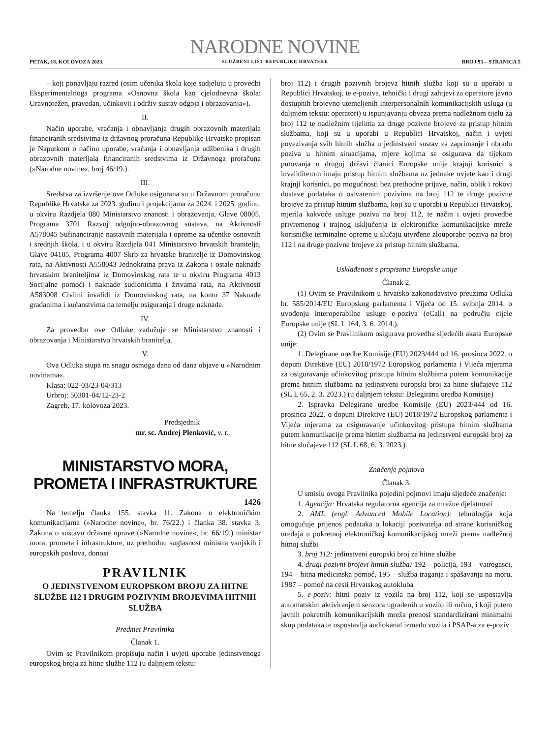PETAK, 18. KOLOVOZA 2023.
NARODNE NOVINE
SLUŽBENI LIST REPUBLIKE HRVATSKE
BROJ 95 – STRANICA 5
– koji ponavljaju razred (osim učenika škola koje sudjeluju u provedbi Eksperimentalnoga programa »Osnovna škola kao cjelodnevna škola: Uravnotežen, pravedan, učinkovit i održiv sustav odgoja i obrazovanja«).
II.
Način uporabe, vraćanja i obnavljanja drugih obrazovnih materijala financiranih sredstvima iz državnog proračuna Republike Hrvatske propisan je Naputkom o načinu uporabe, vraćanja i obnavljanja udžbenika i drugih obrazovnih materijala financiranih sredstvima iz Državnoga proračuna (»Narodne novine«, broj 46/19.).
III.
Sredstva za izvršenje ove Odluke osigurana su u Državnom proračunu Republike Hrvatske za 2023. godinu i projekcijama za 2024. i 2025. godinu, u okviru Razdjela 080 Ministarstvo znanosti i obrazovanja, Glave 08005, Programa 3701 Razvoj odgojno-obrazovnog sustava, na Aktivnosti A578045 Sufinanciranje nastavnih materijala i opreme za učenike osnovnih i srednjih škola, i u okviru Razdjela 041 Ministarstvo hrvatskih branitelja, Glave 04105, Programa 4007 Skrb za hrvatske branitelje iz Domovinskog rata, na Aktivnosti A558043 Jednokratna prava iz Zakona i ostale naknade hrvatskim braniteljima iz Domovinskog rata te u okviru Programa 4013 Socijalne pomoći i naknade sudionicima i žrtvama rata, na Aktivnosti A583008 Civilni invalidi iz Domovinskog rata, na kontu 37 Naknade građanima i kućanstvima na temelju osiguranja i druge naknade.
IV.
Za provedbu ove Odluke zadužuje se Ministarstvo znanosti i obrazovanja i Ministarstvo hrvatskih branitelja.
V.
Ova Odluka stupa na snagu osmoga dana od dana objave u »Narodnim novinama«.
Klasa: 022-03/23-04/313
Urbroj: 50301-04/12-23-2
Zagreb, 17. kolovoza 2023.
Predsjednik
mr. sc. Andrej Plenković, v. r.
MINISTARSTVO MORA,
PROMETA I INFRASTRUKTURE
1426
Na temelju članka 155. stavka 11. Zakona o elektroničkim komunikacijama (»Narodne novine«, br. 76/22.) i članka 38. stavka 3. Zakona o sustavu državne uprave (»Narodne novine«, br. 66/19.) ministar mora, prometa i infrastrukture, uz prethodnu suglasnost ministra vanjskih i europskih poslova, donosi
PRAVILNIK
O JEDINSTVENOM EUROPSKOM BROJU ZA HITNE SLUŽBE 112 I DRUGIM POZIVNIM BROJEVIMA HITNIH SLUŽBA
Predmet Pravilnika
Članak 1.
Ovim se Pravilnikom propisuju način i uvjeti uporabe jedinstvenoga europskog broja za hitne službe 112 (u daljnjem tekstu:
broj 112) i drugih pozivnih brojeva hitnih služba koji su u uporabi u Republici Hrvatskoj, te e-poziva, tehnički i drugi zahtjevi za operatore javno dostupnih brojevno utemeljenih interpersonalnih komunikacijskih usluga (u daljnjem tekstu: operatori) u ispunjavanju obveza prema nadležnom tijelu za broj 112 te nadležnim tijelima za druge pozivne brojeve za pristup hitnim službama, koji su u uporabi u Republici Hrvatskoj, način i uvjeti povezivanja svih hitnih služba u jedinstveni sustav za zaprimanje i obradu poziva u hitnim situacijama, mjere kojima se osigurava da tijekom putovanja u drugoj državi članici Europske unije krajnji korisnici s invaliditetom imaju pristup hitnim službama uz jednake uvjete kao i drugi krajnji korisnici, po mogućnosti bez prethodne prijave, način, oblik i rokovi dostave podataka o ostvarenim pozivima na broj 112 te druge pozivne brojeve za pristup hitnim službama, koji su u uporabi u Republici Hrvatskoj, mjerila kakvoće usluge poziva na broj 112, te način i uvjeti provedbe privremenog i trajnog isključenja iz elektroničke komunikacijske mreže korisničke terminalne opreme u slučaju utvrđene zlouporabe poziva na broj 112 i na druge pozivne brojeve za pristup hitnim službama.
Usklađenost s propisima Europske unije
Članak 2.
(1) Ovim se Pravilnikom u hrvatsko zakonodavstvo preuzima Odluka br. 585/2014/EU Europskog parlamenta i Vijeća od 15. svibnja 2014. o uvođenju interoperabilne usluge e-poziva (eCall) na području cijele Europske unije (SL L 164, 3. 6. 2014.).
(2) Ovim se Pravilnikom osigurava provedba sljedećih akata Europske unije:
1. Delegirane uredbe Komisije (EU) 2023/444 od 16. prosinca 2022. o dopuni Direktive (EU) 2018/1972 Europskog parlamenta i Vijeća mjerama za osiguravanje učinkovitog pristupa hitnim službama putem komunikacije prema hitnim službama na jedinstveni europski broj za hitne slučajeve 112 (SL L 65, 2. 3. 2023.) (u daljnjem tekstu: Delegirana uredba Komisije)
2. Ispravka Delegirane uredbe Komisije (EU) 2023/444 od 16. prosinca 2022. o dopuni Direktive (EU) 2018/1972 Europskog parlamenta i Vijeća mjerama za osiguravanje učinkovitog pristupa hitnim službama putem komunikacije prema hitnim službama na jedinstveni europski broj za hitne slučajeve 112 (SL L 68, 6. 3. 2023.).
Značenje pojmova
Članak 3.
U smislu ovoga Pravilnika pojedini pojmovi imaju sljedeće značenje:
1. Agencija: Hrvatska regulatorna agencija za mrežne djelatnosti
2. AML (engl. Advanced Mobile Location): tehnologija koja omogućuje prijenos podataka o lokaciji pozivatelja od strane korisničkog uređaja u pokretnoj elektroničkoj komunikacijskoj mreži prema nadležnoj hitnoj službi
3. broj 112: jedinstveni europski broj za hitne službe
4. drugi pozivni brojevi hitnih služba: 192 – policija, 193 – vatrogasci, 194 – hitna medicinska pomoć, 195 – služba traganja i spašavanja na moru, 1987 – pomoć na cesti Hrvatskog autokluba
5. e-poziv: hitni poziv iz vozila na broj 112, koji se uspostavlja automatskim aktiviranjem senzora ugrađenih u vozilo ili ručno, i koji putem javnih pokretnih komunikacijskih mreža prenosi standardizirani minimalni skup podataka te uspostavlja audiokanal između vozila i PSAP-a za e-poziv